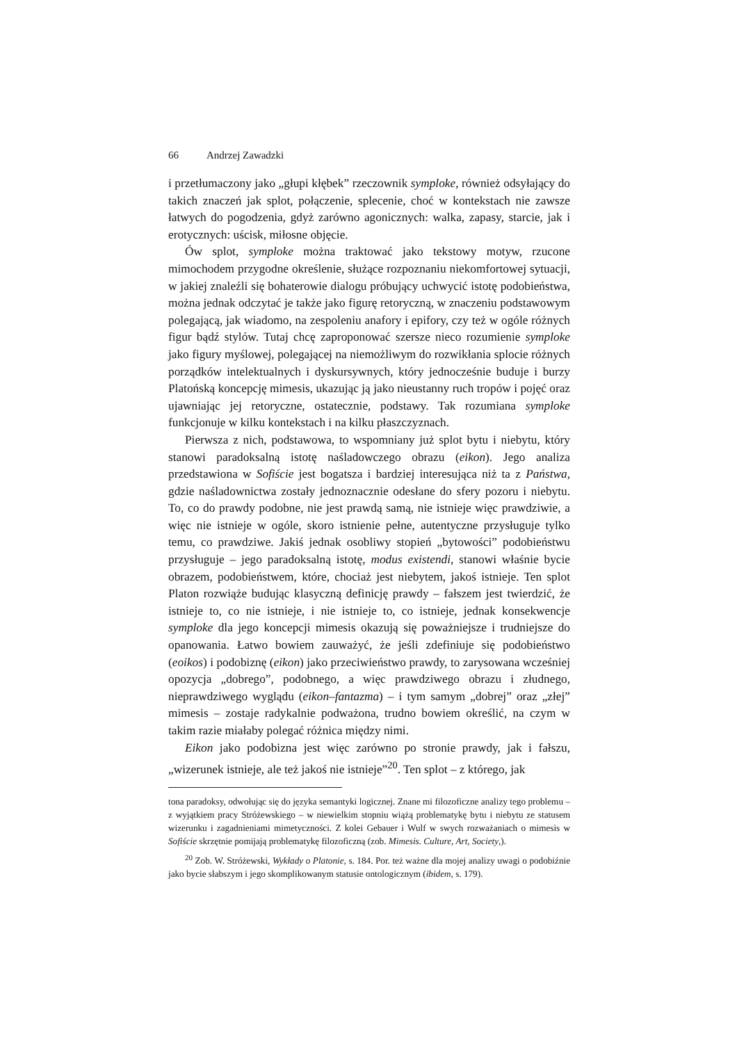66 Andrzej Zawadzki
i przetłumaczony jako „głupi kłębek” rzeczownik symploke, również odsyłający do takich znaczeń jak splot, połączenie, splecenie, choć w kontekstach nie zawsze łatwych do pogodzenia, gdyż zarówno agonicznych: walka, zapasy, starcie, jak i erotycznych: uścisk, miłosne objęcie.
Ów splot, symploke można traktować jako tekstowy motyw, rzucone mimochodem przygodne określenie, służące rozpoznaniu niekomfortowej sytuacji, w jakiej znaleźli się bohaterowie dialogu próbujący uchwycić istotę podobieństwa, można jednak odczytać je także jako figurę retoryczną, w znaczeniu podstawowym polegającą, jak wiadomo, na zespoleniu anafory i epifory, czy też w ogóle różnych figur bądź stylów. Tutaj chcę zaproponować szersze nieco rozumienie symploke jako figury myślowej, polegającej na niemożliwym do rozwikłania splocie różnych porządków intelektualnych i dyskursywnych, który jednocześnie buduje i burzy Platońską koncepcję mimesis, ukazując ją jako nieustanny ruch tropów i pojęć oraz ujawniając jej retoryczne, ostatecznie, podstawy. Tak rozumiana symploke funkcjonuje w kilku kontekstach i na kilku płaszczyznach.
Pierwsza z nich, podstawowa, to wspomniany już splot bytu i niebytu, który stanowi paradoksalną istotę naśladowczego obrazu (eikon). Jego analiza przedstawiona w Sofiście jest bogatsza i bardziej interesująca niż ta z Państwa, gdzie naśladownictwa zostały jednoznacznie odesłane do sfery pozoru i niebytu. To, co do prawdy podobne, nie jest prawdą samą, nie istnieje więc prawdziwie, a więc nie istnieje w ogóle, skoro istnienie pełne, autentyczne przysługuje tylko temu, co prawdziwe. Jakiś jednak osobliwy stopień „bytowości” podobieństwu przysługuje – jego paradoksalną istotę, modus existendi, stanowi właśnie bycie obrazem, podobieństwem, które, chociaż jest niebytem, jakoś istnieje. Ten splot Platon rozwiąże budując klasyczną definicję prawdy – fałszem jest twierdzić, że istnieje to, co nie istnieje, i nie istnieje to, co istnieje, jednak konsekwencje symploke dla jego koncepcji mimesis okazują się poważniejsze i trudniejsze do opanowania. Łatwo bowiem zauważyć, że jeśli zdefiniuje się podobieństwo (eoikos) i podobiznę (eikon) jako przeciwieństwo prawdy, to zarysowana wcześniej opozycja „dobrego”, podobnego, a więc prawdziwego obrazu i złudnego, nieprawdziwego wyglądu (eikon–fantazma) – i tym samym „dobrej” oraz „złej” mimesis – zostaje radykalnie podważona, trudno bowiem określić, na czym w takim razie miałaby polegać różnica między nimi.
Eikon jako podobizna jest więc zarówno po stronie prawdy, jak i fałszu, „wizerunek istnieje, ale też jakoś nie istnieje”<sup>20</sup>. Ten splot – z którego, jak
tona paradoksy, odwołując się do języka semantyki logicznej. Znane mi filozoficzne analizy tego problemu – z wyjątkiem pracy Stróżewskiego – w niewielkim stopniu wiążą problematykę bytu i niebytu ze statusem wizerunku i zagadnieniami mimetyczności. Z kolei Gebauer i Wulf w swych rozważaniach o mimesis w Sofiście skrzętnie pomijają problematykę filozoficzną (zob. Mimesis. Culture, Art, Society,).
<sup>20</sup> Zob. W. Stróżewski, Wykłady o Platonie, s. 184. Por. też ważne dla mojej analizy uwagi o podobiźnie jako bycie słabszym i jego skomplikowanym statusie ontologicznym (ibidem, s. 179).